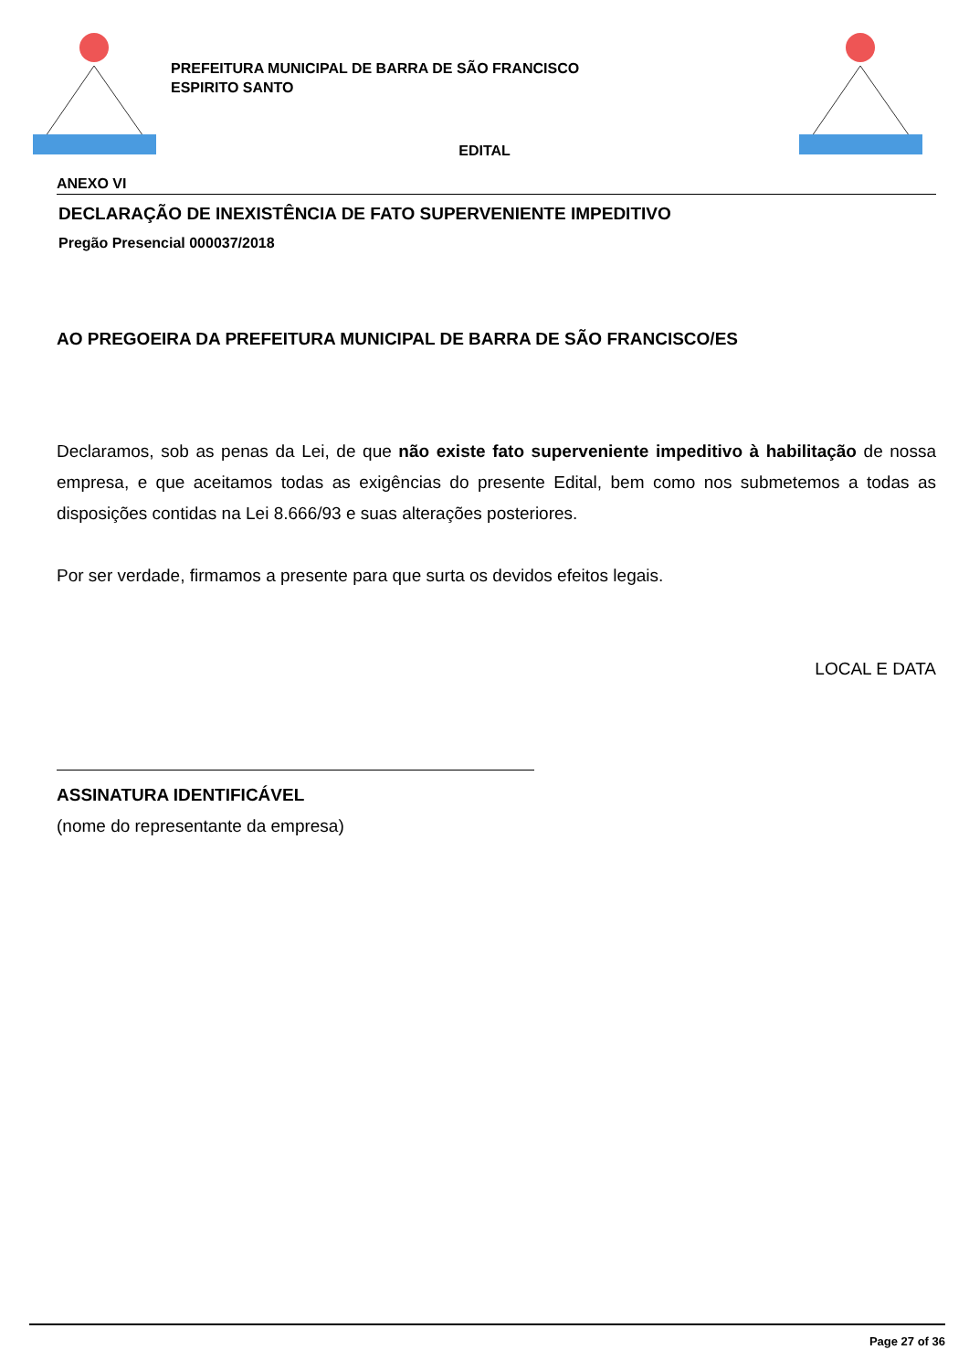PREFEITURA MUNICIPAL DE BARRA DE SÃO FRANCISCO
ESPIRITO SANTO
EDITAL
ANEXO VI
DECLARAÇÃO DE INEXISTÊNCIA DE FATO SUPERVENIENTE IMPEDITIVO
Pregão Presencial 000037/2018
AO PREGOEIRA DA PREFEITURA MUNICIPAL DE BARRA DE SÃO FRANCISCO/ES
Declaramos, sob as penas da Lei, de que não existe fato superveniente impeditivo à habilitação de nossa empresa, e que aceitamos todas as exigências do presente Edital, bem como nos submetemos a todas as disposições contidas na Lei 8.666/93 e suas alterações posteriores.
Por ser verdade, firmamos a presente para que surta os devidos efeitos legais.
LOCAL E DATA
ASSINATURA IDENTIFICÁVEL
(nome do representante da empresa)
Page 27 of 36